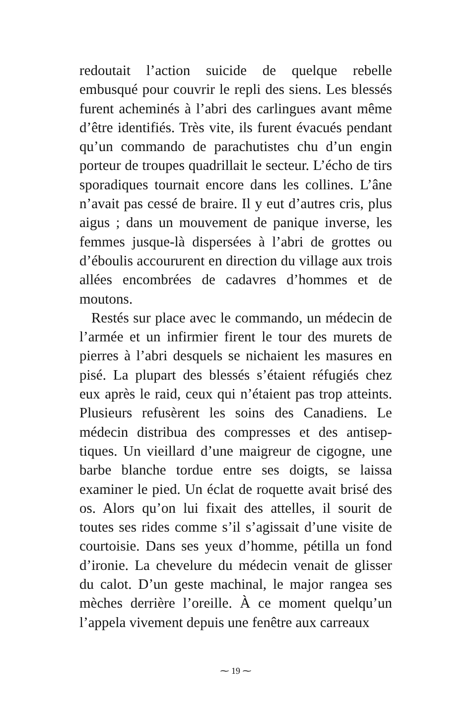redoutait l’action suicide de quelque rebelle embusqué pour couvrir le repli des siens. Les blessés furent acheminés à l’abri des carlingues avant même d’être identifiés. Très vite, ils furent évacués pendant qu’un commando de parachutistes chu d’un engin porteur de troupes quadrillait le secteur. L’écho de tirs sporadiques tournait encore dans les collines. L’âne n’avait pas cessé de braire. Il y eut d’autres cris, plus aigus ; dans un mouvement de panique inverse, les femmes jusque-là dispersées à l’abri de grottes ou d’éboulis accoururent en direction du village aux trois allées encombrées de cadavres d’hommes et de moutons.
Restés sur place avec le commando, un médecin de l’armée et un infirmier firent le tour des murets de pierres à l’abri desquels se nichaient les masures en pisé. La plupart des blessés s’étaient réfugiés chez eux après le raid, ceux qui n’étaient pas trop atteints. Plusieurs refusèrent les soins des Canadiens. Le médecin distribua des compresses et des antisep-tiques. Un vieillard d’une maigreur de cigogne, une barbe blanche tordue entre ses doigts, se laissa examiner le pied. Un éclat de roquette avait brisé des os. Alors qu’on lui fixait des attelles, il sourit de toutes ses rides comme s’il s’agissait d’une visite de courtoisie. Dans ses yeux d’homme, pétilla un fond d’ironie. La chevelure du médecin venait de glisser du calot. D’un geste machinal, le major rangea ses mèches derrière l’oreille. À ce moment quelqu’un l’appela vivement depuis une fenêtre aux carreaux
⁓ 19 ⁓